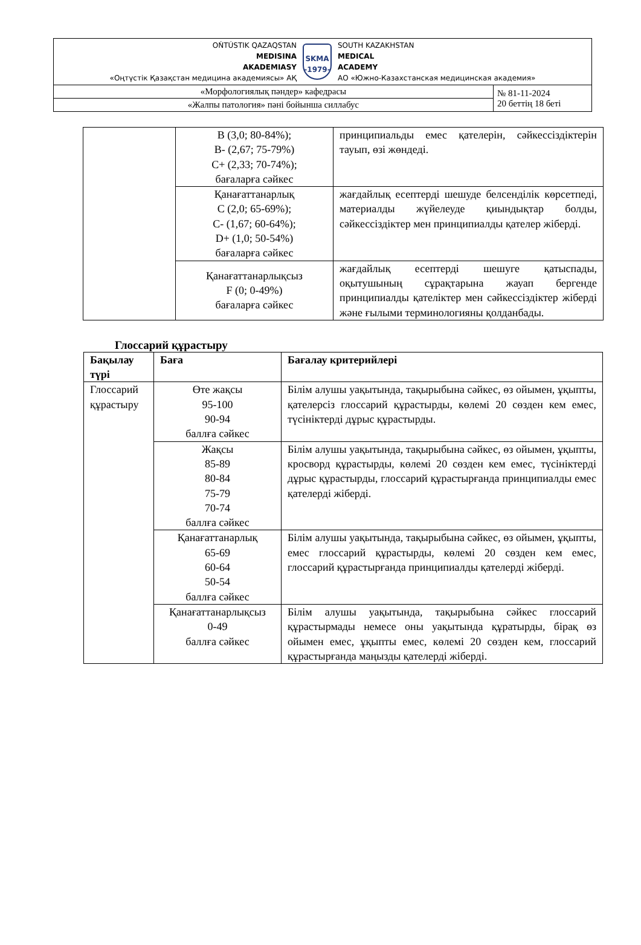| OŃTÚSTIK QAZAQSTAN MEDISINA AKADEMIASY «Оңтүстік Қазақстан медицина академиясы» АҚ SKMA -1979- SOUTH KAZAKHSTAN MEDICAL ACADEMY АО «Южно-Казахстанская медицинская академия» | |
| «Морфологиялық пәндер» кафедрасы | № 81-11-2024 20 беттің 18 беті |
| «Жалпы патология» пәні бойынша силлабус | |
| | B (3,0; 80-84%); B- (2,67; 75-79%) C+ (2,33; 70-74%); бағаларға сәйкес | принципиальды емес қателерін, сәйкессіздіктерін тауып, өзі жөндеді. |
| | Қанағаттанарлық C (2,0; 65-69%); C- (1,67; 60-64%); D+ (1,0; 50-54%) бағаларға сәйкес | жағдайлық есептерді шешуде белсенділік көрсетпеді, материалды жүйелеуде қиындықтар болды, сәйкессіздіктер мен принципиалды қателер жіберді. |
| | Қанағаттанарлықсыз F (0; 0-49%) бағаларға сәйкес | жағдайлық есептерді шешуге қатыспады, оқытушының сұрақтарына жауап бергенде принципиалды қателіктер мен сәйкессіздіктер жіберді және ғылыми терминологияны қолданбады. |
Глоссарий құрастыру
| Бақылау түрі | Баға | Бағалау критерийлері |
| --- | --- | --- |
| Глоссарий құрастыру | Өте жақсы 95-100 90-94 баллға сәйкес | Білім алушы уақытында, тақырыбына сәйкес, өз ойымен, ұқыпты, қателерсіз глоссарий құрастырды, көлемі 20 сөзден кем емес, түсініктерді дұрыс құрастырды. |
| | Жақсы 85-89 80-84 75-79 70-74 баллға сәйкес | Білім алушы уақытында, тақырыбына сәйкес, өз ойымен, ұқыпты, кросворд құрастырды, көлемі 20 сөзден кем емес, түсініктерді дұрыс құрастырды, глоссарий құрастырғанда принципиалды емес қателерді жіберді. |
| | Қанағаттанарлық 65-69 60-64 50-54 баллға сәйкес | Білім алушы уақытында, тақырыбына сәйкес, өз ойымен, ұқыпты, емес глоссарий құрастырды, көлемі 20 сөзден кем емес, глоссарий құрастырғанда принципиалды қателерді жіберді. |
| | Қанағаттанарлықсыз 0-49 баллға сәйкес | Білім алушы уақытында, тақырыбына сәйкес глоссарий құрастырмады немесе оны уақытында құратырды, бірақ өз ойымен емес, ұқыпты емес, көлемі 20 сөзден кем, глоссарий құрастырғанда маңызды қателерді жіберді. |